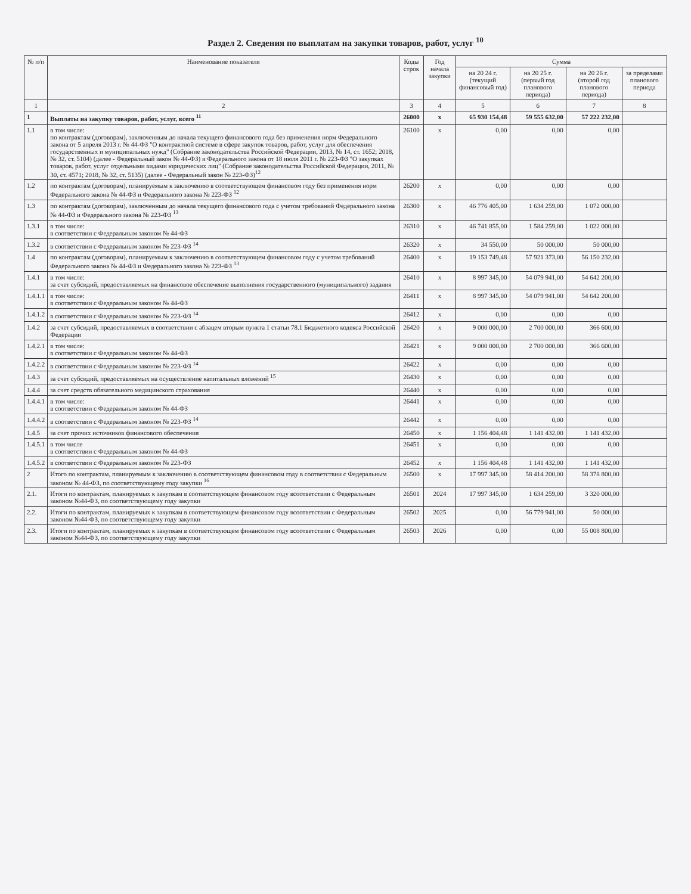Раздел 2. Сведения по выплатам на закупки товаров, работ, услуг <sup>10</sup>
| № п/п | Наименование показателя | Коды строк | Год начала закупки | Сумма | | | |
| --- | --- | --- | --- | --- | --- | --- | --- |
| | | | | на 20 24 г. (текущий финансовый год) | на 20 25 г. (первый год планового периода) | на 20 26 г. (второй год планового периода) | за пределами планового периода |
| 1 | 2 | 3 | 4 | 5 | 6 | 7 | 8 |
| 1 | Выплаты на закупку товаров, работ, услуг, всего <sup>11</sup> | 26000 | x | 65 930 154,48 | 59 555 632,00 | 57 222 232,00 | |
| 1.1 | в том числе: по контрактам (договорам), заключенным до начала текущего финансового года без применения норм Федерального закона от 5 апреля 2013 г. № 44-ФЗ "О контрактной системе в сфере закупок товаров, работ, услуг для обеспечения государственных и муниципальных нужд" (Собрание законодательства Российской Федерации, 2013, № 14, ст. 1652; 2018, № 32, ст. 5104) (далее - Федеральный закон № 44-ФЗ) и Федерального закона от 18 июля 2011 г. № 223-ФЗ "О закупках товаров, работ, услуг отдельными видами юридических лиц" (Собрание законодательства Российской Федерации, 2011, № 30, ст. 4571; 2018, № 32, ст. 5135) (далее - Федеральный закон № 223-ФЗ)<sup>12</sup> | 26100 | x | 0,00 | 0,00 | 0,00 | |
| 1.2 | по контрактам (договорам), планируемым к заключению в соответствующем финансовом году без применения норм Федерального закона № 44-ФЗ и Федерального закона № 223-ФЗ <sup>12</sup> | 26200 | x | 0,00 | 0,00 | 0,00 | |
| 1.3 | по контрактам (договорам), заключенным до начала текущего финансового года с учетом требований Федерального закона № 44-ФЗ и Федерального закона № 223-ФЗ <sup>13</sup> | 26300 | x | 46 776 405,00 | 1 634 259,00 | 1 072 000,00 | |
| 1.3.1 | в том числе: в соответствии с Федеральным законом № 44-ФЗ | 26310 | x | 46 741 855,00 | 1 584 259,00 | 1 022 000,00 | |
| 1.3.2 | в соответствии с Федеральным законом № 223-ФЗ <sup>14</sup> | 26320 | x | 34 550,00 | 50 000,00 | 50 000,00 | |
| 1.4 | по контрактам (договорам), планируемым к заключению в соответствующем финансовом году с учетом требований Федерального закона № 44-ФЗ и Федерального закона № 223-ФЗ <sup>13</sup> | 26400 | x | 19 153 749,48 | 57 921 373,00 | 56 150 232,00 | |
| 1.4.1 | в том числе: за счет субсидий, предоставляемых на финансовое обеспечение выполнения государственного (муниципального) задания | 26410 | x | 8 997 345,00 | 54 079 941,00 | 54 642 200,00 | |
| 1.4.1.1 | в том числе: в соответствии с Федеральным законом № 44-ФЗ | 26411 | x | 8 997 345,00 | 54 079 941,00 | 54 642 200,00 | |
| 1.4.1.2 | в соответствии с Федеральным законом № 223-ФЗ <sup>14</sup> | 26412 | x | 0,00 | 0,00 | 0,00 | |
| 1.4.2 | за счет субсидий, предоставляемых в соответствии с абзацем вторым пункта 1 статьи 78.1 Бюджетного кодекса Российской Федерации | 26420 | x | 9 000 000,00 | 2 700 000,00 | 366 600,00 | |
| 1.4.2.1 | в том числе: в соответствии с Федеральным законом № 44-ФЗ | 26421 | x | 9 000 000,00 | 2 700 000,00 | 366 600,00 | |
| 1.4.2.2 | в соответствии с Федеральным законом № 223-ФЗ <sup>14</sup> | 26422 | x | 0,00 | 0,00 | 0,00 | |
| 1.4.3 | за счет субсидий, предоставляемых на осуществление капитальных вложений <sup>15</sup> | 26430 | x | 0,00 | 0,00 | 0,00 | |
| 1.4.4 | за счет средств обязательного медицинского страхования | 26440 | x | 0,00 | 0,00 | 0,00 | |
| 1.4.4.1 | в том числе: в соответствии с Федеральным законом № 44-ФЗ | 26441 | x | 0,00 | 0,00 | 0,00 | |
| 1.4.4.2 | в соответствии с Федеральным законом № 223-ФЗ <sup>14</sup> | 26442 | x | 0,00 | 0,00 | 0,00 | |
| 1.4.5 | за счет прочих источников финансового обеспечения | 26450 | x | 1 156 404,48 | 1 141 432,00 | 1 141 432,00 | |
| 1.4.5.1 | в том числе в соответствии с Федеральным законом № 44-ФЗ | 26451 | x | 0,00 | 0,00 | 0,00 | |
| 1.4.5.2 | в соответствии с Федеральным законом № 223-ФЗ | 26452 | x | 1 156 404,48 | 1 141 432,00 | 1 141 432,00 | |
| 2 | Итого по контрактам, планируемым к заключению в соответствующем финансовом году в соответствии с Федеральным законом № 44-ФЗ, по соответствующему году закупки <sup>16</sup> | 26500 | x | 17 997 345,00 | 58 414 200,00 | 58 378 800,00 | |
| 2.1. | Итоги по контрактам, планируемых к закупкам в соответствующем финансовом году всоответствии с Федеральным законом №44-ФЗ, по соответствующему году закупки | 26501 | 2024 | 17 997 345,00 | 1 634 259,00 | 3 320 000,00 | |
| 2.2. | Итоги по контрактам, планируемых к закупкам в соответствующем финансовом году всоответствии с Федеральным законом №44-ФЗ, по соответствующему году закупки | 26502 | 2025 | 0,00 | 56 779 941,00 | 50 000,00 | |
| 2.3. | Итоги по контрактам, планируемых к закупкам в соответствующем финансовом году всоответствии с Федеральным законом №44-ФЗ, по соответствующему году закупки | 26503 | 2026 | 0,00 | 0,00 | 55 008 800,00 | |